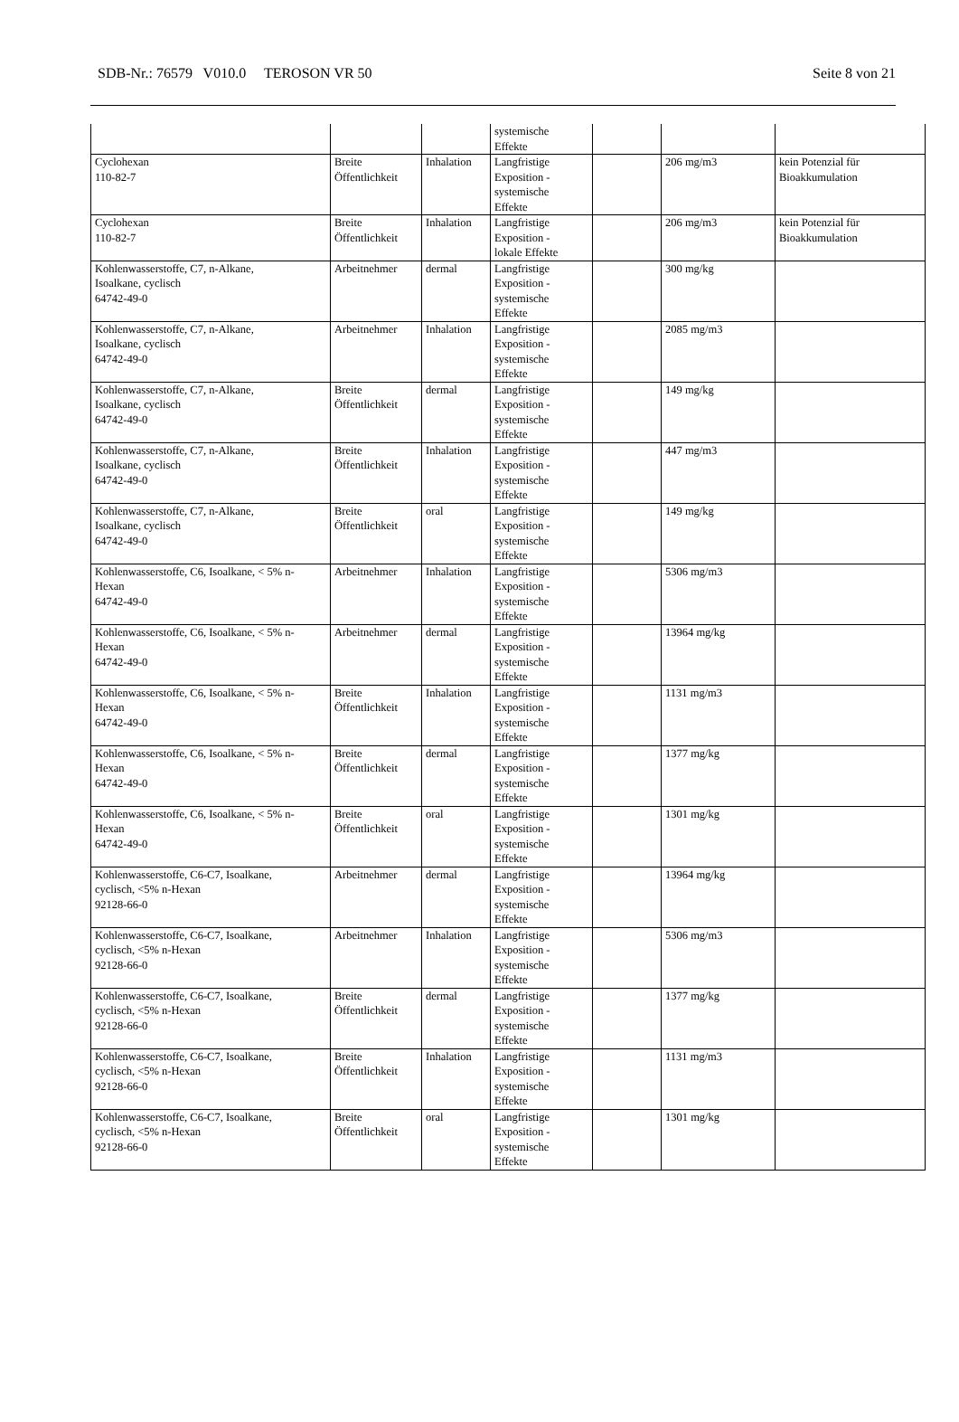SDB-Nr.: 76579 V010.0 TEROSON VR 50 Seite 8 von 21
| | | | systemische Effekte | | | |
| Cyclohexan 110-82-7 | Breite Öffentlichkeit | Inhalation | Langfristige Exposition - systemische Effekte | | 206 mg/m3 | kein Potenzial für Bioakkumulation |
| Cyclohexan 110-82-7 | Breite Öffentlichkeit | Inhalation | Langfristige Exposition - lokale Effekte | | 206 mg/m3 | kein Potenzial für Bioakkumulation |
| Kohlenwasserstoffe, C7, n-Alkane, Isoalkane, cyclisch 64742-49-0 | Arbeitnehmer | dermal | Langfristige Exposition - systemische Effekte | | 300 mg/kg | |
| Kohlenwasserstoffe, C7, n-Alkane, Isoalkane, cyclisch 64742-49-0 | Arbeitnehmer | Inhalation | Langfristige Exposition - systemische Effekte | | 2085 mg/m3 | |
| Kohlenwasserstoffe, C7, n-Alkane, Isoalkane, cyclisch 64742-49-0 | Breite Öffentlichkeit | dermal | Langfristige Exposition - systemische Effekte | | 149 mg/kg | |
| Kohlenwasserstoffe, C7, n-Alkane, Isoalkane, cyclisch 64742-49-0 | Breite Öffentlichkeit | Inhalation | Langfristige Exposition - systemische Effekte | | 447 mg/m3 | |
| Kohlenwasserstoffe, C7, n-Alkane, Isoalkane, cyclisch 64742-49-0 | Breite Öffentlichkeit | oral | Langfristige Exposition - systemische Effekte | | 149 mg/kg | |
| Kohlenwasserstoffe, C6, Isoalkane, < 5% n- Hexan 64742-49-0 | Arbeitnehmer | Inhalation | Langfristige Exposition - systemische Effekte | | 5306 mg/m3 | |
| Kohlenwasserstoffe, C6, Isoalkane, < 5% n- Hexan 64742-49-0 | Arbeitnehmer | dermal | Langfristige Exposition - systemische Effekte | | 13964 mg/kg | |
| Kohlenwasserstoffe, C6, Isoalkane, < 5% n- Hexan 64742-49-0 | Breite Öffentlichkeit | Inhalation | Langfristige Exposition - systemische Effekte | | 1131 mg/m3 | |
| Kohlenwasserstoffe, C6, Isoalkane, < 5% n- Hexan 64742-49-0 | Breite Öffentlichkeit | dermal | Langfristige Exposition - systemische Effekte | | 1377 mg/kg | |
| Kohlenwasserstoffe, C6, Isoalkane, < 5% n- Hexan 64742-49-0 | Breite Öffentlichkeit | oral | Langfristige Exposition - systemische Effekte | | 1301 mg/kg | |
| Kohlenwasserstoffe, C6-C7, Isoalkane, cyclisch, <5% n-Hexan 92128-66-0 | Arbeitnehmer | dermal | Langfristige Exposition - systemische Effekte | | 13964 mg/kg | |
| Kohlenwasserstoffe, C6-C7, Isoalkane, cyclisch, <5% n-Hexan 92128-66-0 | Arbeitnehmer | Inhalation | Langfristige Exposition - systemische Effekte | | 5306 mg/m3 | |
| Kohlenwasserstoffe, C6-C7, Isoalkane, cyclisch, <5% n-Hexan 92128-66-0 | Breite Öffentlichkeit | dermal | Langfristige Exposition - systemische Effekte | | 1377 mg/kg | |
| Kohlenwasserstoffe, C6-C7, Isoalkane, cyclisch, <5% n-Hexan 92128-66-0 | Breite Öffentlichkeit | Inhalation | Langfristige Exposition - systemische Effekte | | 1131 mg/m3 | |
| Kohlenwasserstoffe, C6-C7, Isoalkane, cyclisch, <5% n-Hexan 92128-66-0 | Breite Öffentlichkeit | oral | Langfristige Exposition - systemische Effekte | | 1301 mg/kg | |